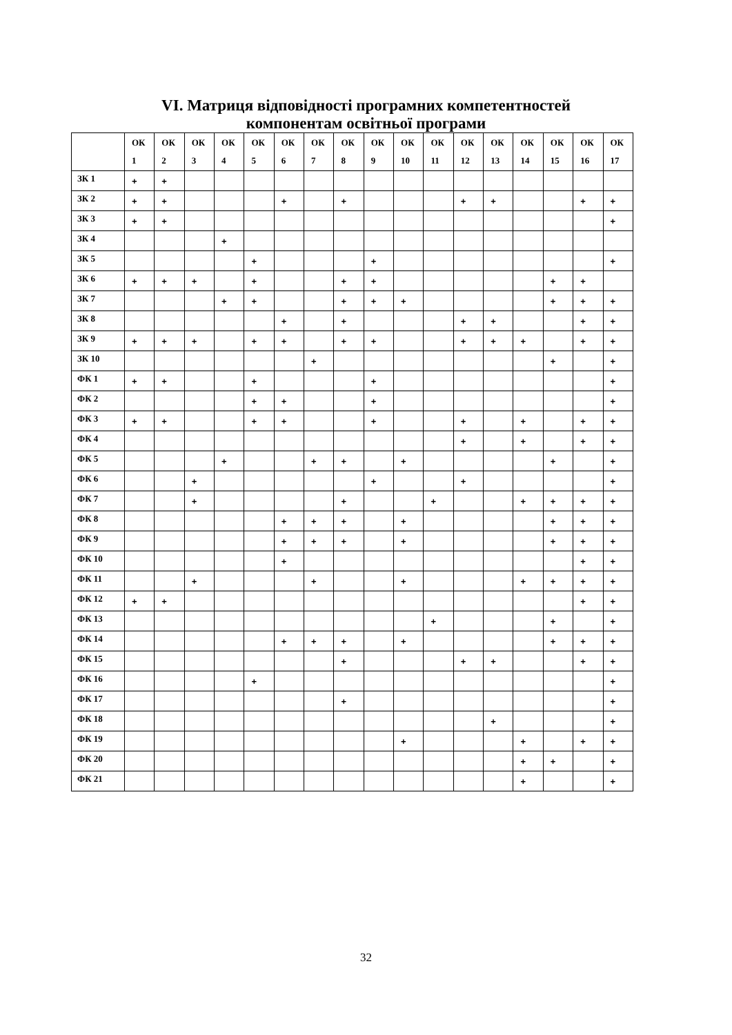VI. Матриця відповідності програмних компетентностей
компонентам освітньої програми
| | ОК 1 | ОК 2 | ОК 3 | ОК 4 | ОК 5 | ОК 6 | ОК 7 | ОК 8 | ОК 9 | ОК 10 | ОК 11 | ОК 12 | ОК 13 | ОК 14 | ОК 15 | ОК 16 | ОК 17 |
| --- | --- | --- | --- | --- | --- | --- | --- | --- | --- | --- | --- | --- | --- | --- | --- | --- | --- |
| ЗК 1 | + | + | | | | | | | | | | | | | | | |
| ЗК 2 | + | + | | | | + | | + | | | | + | + | | | + | + |
| ЗК 3 | + | + | | | | | | | | | | | | | | | + |
| ЗК 4 | | | | + | | | | | | | | | | | | | |
| ЗК 5 | | | | | + | | | | + | | | | | | | | + |
| ЗК 6 | + | + | + | | + | | | + | + | | | | | | + | + | |
| ЗК 7 | | | | + | + | | | + | + | + | | | | | + | + | + |
| ЗК 8 | | | | | | + | | + | | | | + | + | | | + | + |
| ЗК 9 | + | + | + | | + | + | | + | + | | | + | + | + | | + | + |
| ЗК 10 | | | | | | | + | | | | | | | | + | | + |
| ФК 1 | + | + | | | + | | | | + | | | | | | | | + |
| ФК 2 | | | | | + | + | | | + | | | | | | | | + |
| ФК 3 | + | + | | | + | + | | | + | | | + | | + | | + | + |
| ФК 4 | | | | | | | | | | | | + | | + | | + | + |
| ФК 5 | | | | + | | | + | + | | + | | | | | + | | + |
| ФК 6 | | | + | | | | | | + | | | + | | | | | + |
| ФК 7 | | | + | | | | | + | | | + | | | + | + | + | + |
| ФК 8 | | | | | | + | + | + | | + | | | | | + | + | + |
| ФК 9 | | | | | | + | + | + | | + | | | | | + | + | + |
| ФК 10 | | | | | | + | | | | | | | | | | + | + |
| ФК 11 | | | + | | | | + | | | + | | | | + | + | + | + |
| ФК 12 | + | + | | | | | | | | | | | | | | + | + |
| ФК 13 | | | | | | | | | | | + | | | | + | | + |
| ФК 14 | | | | | | + | + | + | | + | | | | | + | + | + |
| ФК 15 | | | | | | | | + | | | | + | + | | | + | + |
| ФК 16 | | | | | + | | | | | | | | | | | | + |
| ФК 17 | | | | | | | | + | | | | | | | | | + |
| ФК 18 | | | | | | | | | | | | | + | | | | + |
| ФК 19 | | | | | | | | | | + | | | | + | | + | + |
| ФК 20 | | | | | | | | | | | | | | + | + | | + |
| ФК 21 | | | | | | | | | | | | | | + | | | + |
32